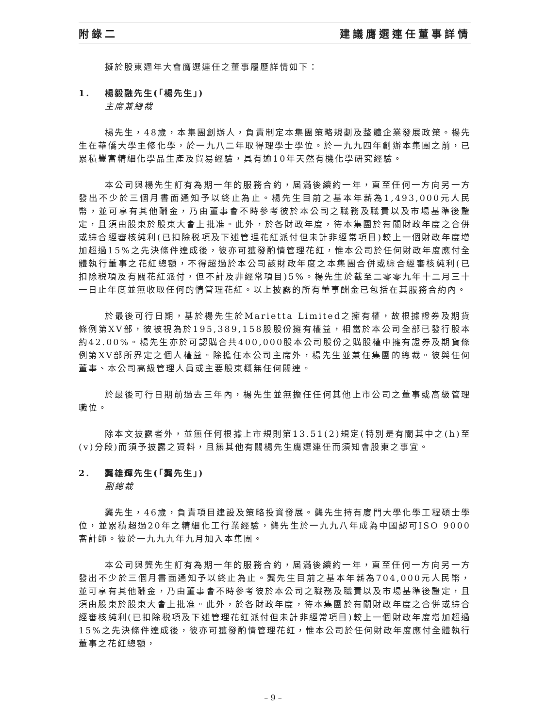附錄二 建議膺選連任董事詳情
擬於股東週年大會膺選連任之董事履歷詳情如下：
1. 楊毅融先生(「楊先生」)
主席兼總裁
楊先生，48歲，本集團創辦人，負責制定本集團策略規劃及整體企業發展政策。楊先生在華僑大學主修化學，於一九八二年取得理學士學位。於一九九四年創辦本集團之前，已累積豐富精細化學品生產及貿易經驗，具有逾10年天然有機化學研究經驗。
本公司與楊先生訂有為期一年的服務合約，屆滿後續約一年，直至任何一方向另一方發出不少於三個月書面通知予以終止為止。楊先生目前之基本年薪為1,493,000元人民幣，並可享有其他酬金，乃由董事會不時參考彼於本公司之職務及職責以及市場基準後釐定，且須由股東於股東大會上批准。此外，於各財政年度，待本集團於有關財政年度之合併或綜合經審核純利(已扣除税項及下述管理花紅派付但未計非經常項目)較上一個財政年度增加超過15%之先決條件達成後，彼亦可獲發酌情管理花紅，惟本公司於任何財政年度應付全體執行董事之花紅總額，不得超過於本公司該財政年度之本集團合併或綜合經審核純利(已扣除税項及有關花紅派付，但不計及非經常項目)5%。楊先生於截至二零零九年十二月三十一日止年度並無收取任何酌情管理花紅。以上披露的所有董事酬金已包括在其服務合約內。
於最後可行日期，基於楊先生於Marietta Limited之擁有權，故根據證券及期貨條例第XV部，彼被視為於195,389,158股股份擁有權益，相當於本公司全部已發行股本約42.00%。楊先生亦於可認購合共400,000股本公司股份之購股權中擁有證券及期貨條例第XV部所界定之個人權益。除擔任本公司主席外，楊先生並兼任集團的總裁。彼與任何董事、本公司高級管理人員或主要股東概無任何關連。
於最後可行日期前過去三年內，楊先生並無擔任任何其他上市公司之董事或高級管理職位。
除本文披露者外，並無任何根據上市規則第13.51(2)規定(特別是有關其中之(h)至(v)分段)而須予披露之資料，且無其他有關楊先生膺選連任而須知會股東之事宜。
2. 龔雄輝先生(「龔先生」)
副總裁
龔先生，46歲，負責項目建設及策略投資發展。龔先生持有廈門大學化學工程碩士學位，並累積超過20年之精細化工行業經驗，龔先生於一九九八年成為中國認可ISO 9000審計師。彼於一九九九年九月加入本集團。
本公司與龔先生訂有為期一年的服務合約，屆滿後續約一年，直至任何一方向另一方發出不少於三個月書面通知予以終止為止。龔先生目前之基本年薪為704,000元人民幣，並可享有其他酬金，乃由董事會不時參考彼於本公司之職務及職責以及市場基準後釐定，且須由股東於股東大會上批准。此外，於各財政年度，待本集團於有關財政年度之合併或綜合經審核純利(已扣除税項及下述管理花紅派付但未計非經常項目)較上一個財政年度增加超過15%之先決條件達成後，彼亦可獲發酌情管理花紅，惟本公司於任何財政年度應付全體執行董事之花紅總額，
– 9 –